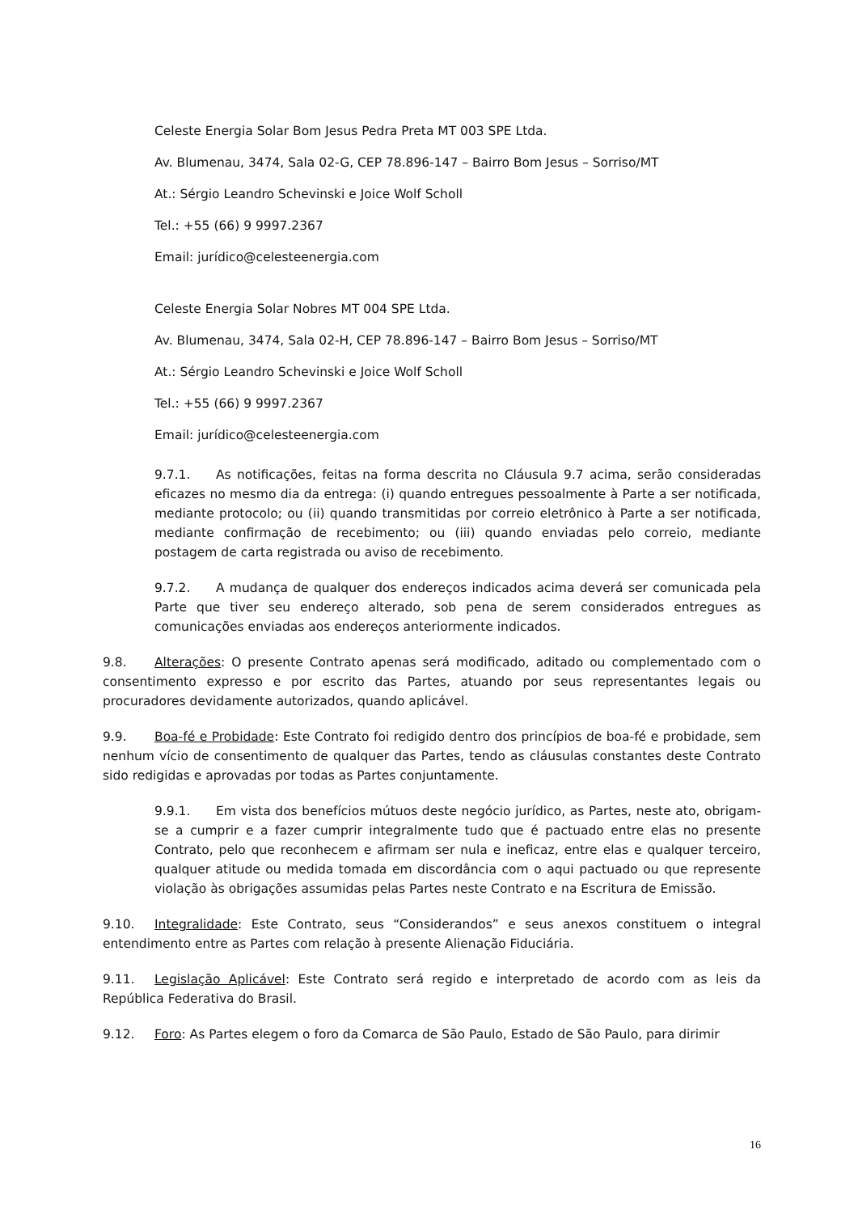Celeste Energia Solar Bom Jesus Pedra Preta MT 003 SPE Ltda.
Av. Blumenau, 3474, Sala 02-G, CEP 78.896-147 – Bairro Bom Jesus – Sorriso/MT
At.: Sérgio Leandro Schevinski e Joice Wolf Scholl
Tel.: +55 (66) 9 9997.2367
Email: jurídico@celesteenergia.com
Celeste Energia Solar Nobres MT 004 SPE Ltda.
Av. Blumenau, 3474, Sala 02-H, CEP 78.896-147 – Bairro Bom Jesus – Sorriso/MT
At.: Sérgio Leandro Schevinski e Joice Wolf Scholl
Tel.: +55 (66) 9 9997.2367
Email: jurídico@celesteenergia.com
9.7.1. As notificações, feitas na forma descrita no Cláusula 9.7 acima, serão consideradas eficazes no mesmo dia da entrega: (i) quando entregues pessoalmente à Parte a ser notificada, mediante protocolo; ou (ii) quando transmitidas por correio eletrônico à Parte a ser notificada, mediante confirmação de recebimento; ou (iii) quando enviadas pelo correio, mediante postagem de carta registrada ou aviso de recebimento.
9.7.2. A mudança de qualquer dos endereços indicados acima deverá ser comunicada pela Parte que tiver seu endereço alterado, sob pena de serem considerados entregues as comunicações enviadas aos endereços anteriormente indicados.
9.8. Alterações: O presente Contrato apenas será modificado, aditado ou complementado com o consentimento expresso e por escrito das Partes, atuando por seus representantes legais ou procuradores devidamente autorizados, quando aplicável.
9.9. Boa-fé e Probidade: Este Contrato foi redigido dentro dos princípios de boa-fé e probidade, sem nenhum vício de consentimento de qualquer das Partes, tendo as cláusulas constantes deste Contrato sido redigidas e aprovadas por todas as Partes conjuntamente.
9.9.1. Em vista dos benefícios mútuos deste negócio jurídico, as Partes, neste ato, obrigam-se a cumprir e a fazer cumprir integralmente tudo que é pactuado entre elas no presente Contrato, pelo que reconhecem e afirmam ser nula e ineficaz, entre elas e qualquer terceiro, qualquer atitude ou medida tomada em discordância com o aqui pactuado ou que represente violação às obrigações assumidas pelas Partes neste Contrato e na Escritura de Emissão.
9.10. Integralidade: Este Contrato, seus “Considerandos” e seus anexos constituem o integral entendimento entre as Partes com relação à presente Alienação Fiduciária.
9.11. Legislação Aplicável: Este Contrato será regido e interpretado de acordo com as leis da República Federativa do Brasil.
9.12. Foro: As Partes elegem o foro da Comarca de São Paulo, Estado de São Paulo, para dirimir
16